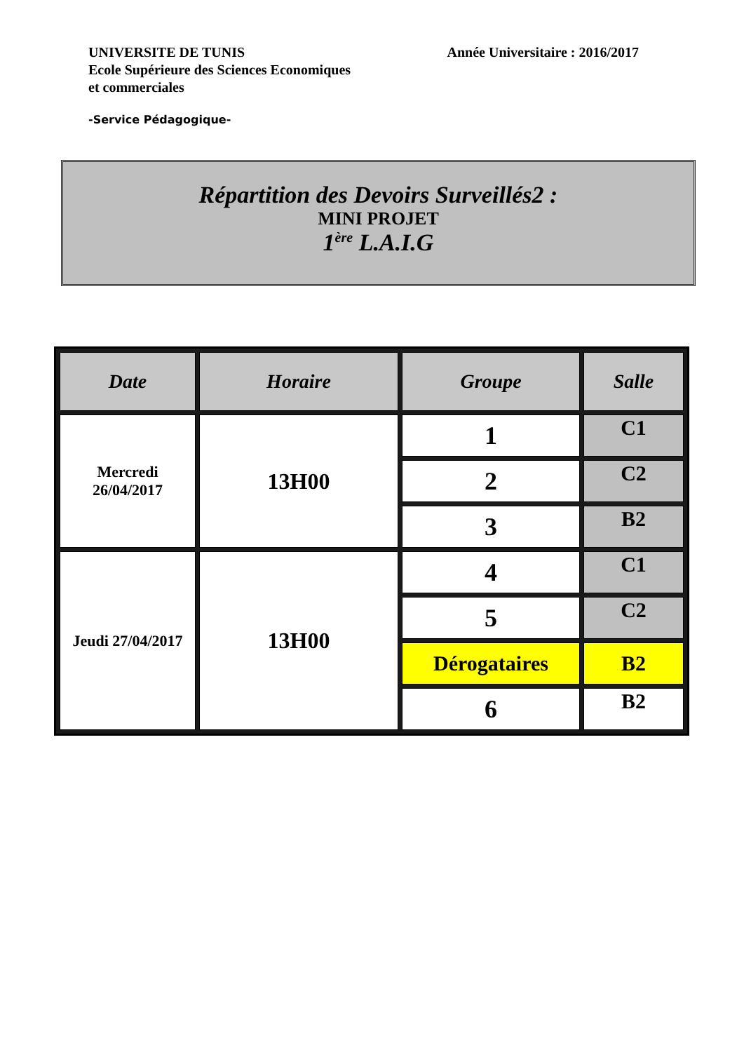UNIVERSITE DE TUNIS
Ecole Supérieure des Sciences Economiques
et commerciales
Année Universitaire : 2016/2017
-Service Pédagogique-
Répartition des Devoirs Surveillés2 :
MINI PROJET
1<sup>ère</sup> L.A.I.G
| Date | Horaire | Groupe | Salle |
| --- | --- | --- | --- |
| Mercredi 26/04/2017 | 13H00 | 1 | C1 |
| | | 2 | C2 |
| | | 3 | B2 |
| Jeudi 27/04/2017 | 13H00 | 4 | C1 |
| | | 5 | C2 |
| | | Dérogataires | B2 |
| | | 6 | B2 |